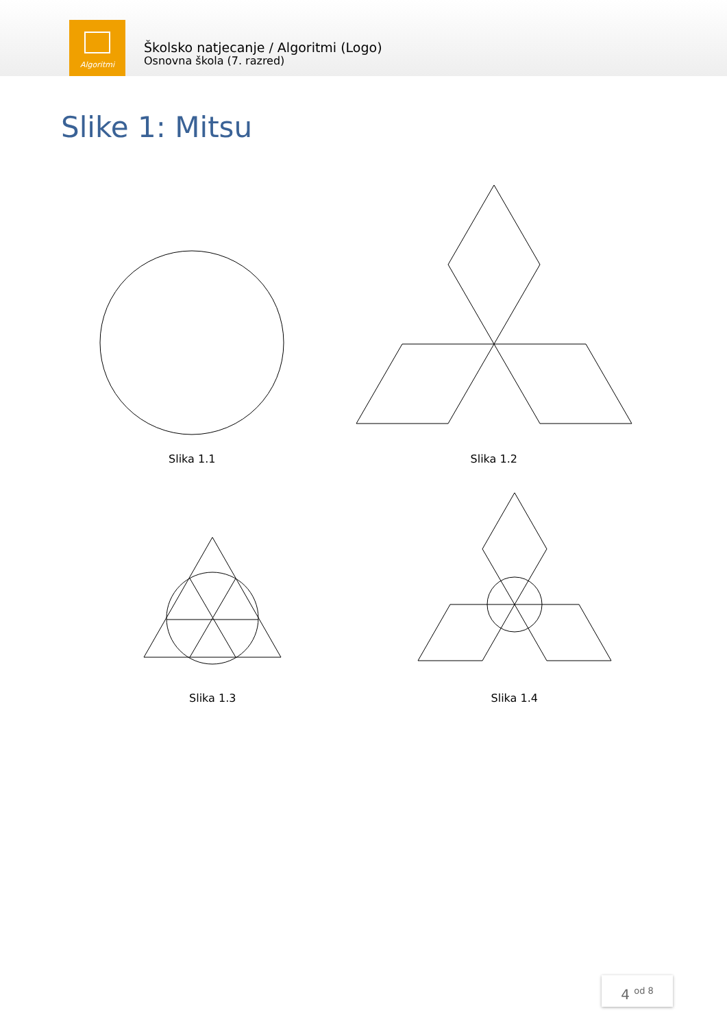Algoritmi
Školsko natjecanje / Algoritmi (Logo)
Osnovna škola (7. razred)
Slike 1: Mitsu
Slika 1.1 Slika 1.2
Slika 1.3 Slika 1.4
4 <sup>od 8</sup>